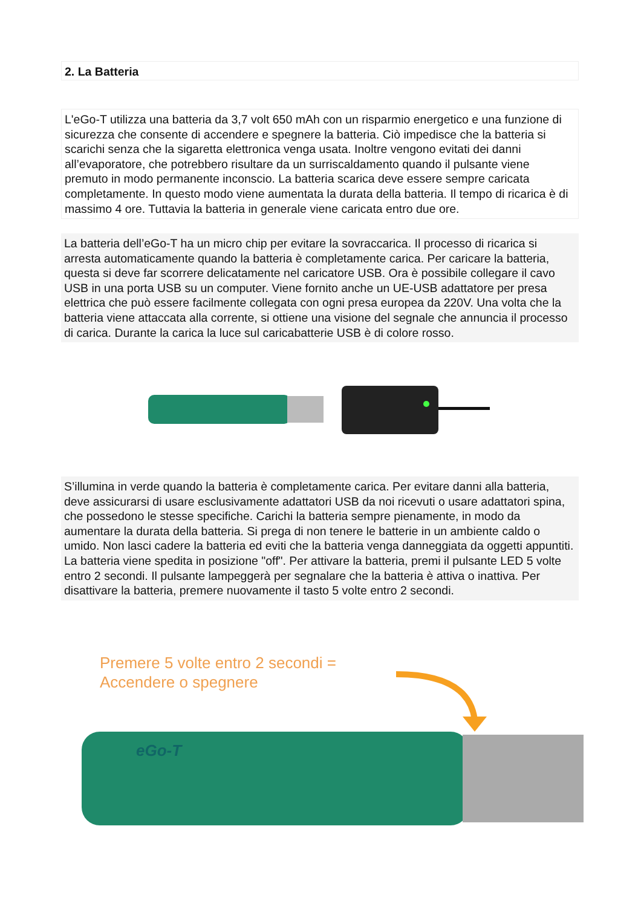2. La Batteria
L'eGo-T utilizza una batteria da 3,7 volt 650 mAh con un risparmio energetico e una funzione di sicurezza che consente di accendere e spegnere la batteria. Ciò impedisce che la batteria si scarichi senza che la sigaretta elettronica venga usata. Inoltre vengono evitati dei danni all’evaporatore, che potrebbero risultare da un surriscaldamento quando il pulsante viene premuto in modo permanente inconscio. La batteria scarica deve essere sempre caricata completamente. In questo modo viene aumentata la durata della batteria. Il tempo di ricarica è di massimo 4 ore. Tuttavia la batteria in generale viene caricata entro due ore.
La batteria dell’eGo-T ha un micro chip per evitare la sovraccarica. Il processo di ricarica si arresta automaticamente quando la batteria è completamente carica. Per caricare la batteria, questa si deve far scorrere delicatamente nel caricatore USB. Ora è possibile collegare il cavo USB in una porta USB su un computer. Viene fornito anche un UE-USB adattatore per presa elettrica che può essere facilmente collegata con ogni presa europea da 220V. Una volta che la batteria viene attaccata alla corrente, si ottiene una visione del segnale che annuncia il processo di carica. Durante la carica la luce sul caricabatterie USB è di colore rosso.
S’illumina in verde quando la batteria è completamente carica. Per evitare danni alla batteria, deve assicurarsi di usare esclusivamente adattatori USB da noi ricevuti o usare adattatori spina, che possedono le stesse specifiche. Carichi la batteria sempre pienamente, in modo da aumentare la durata della batteria. Si prega di non tenere le batterie in un ambiente caldo o umido. Non lasci cadere la batteria ed eviti che la batteria venga danneggiata da oggetti appuntiti.
La batteria viene spedita in posizione "off". Per attivare la batteria, premi il pulsante LED 5 volte entro 2 secondi. Il pulsante lampeggerà per segnalare che la batteria è attiva o inattiva. Per disattivare la batteria, premere nuovamente il tasto 5 volte entro 2 secondi.
Premere 5 volte entro 2 secondi =
Accendere o spegnere
eGo-T